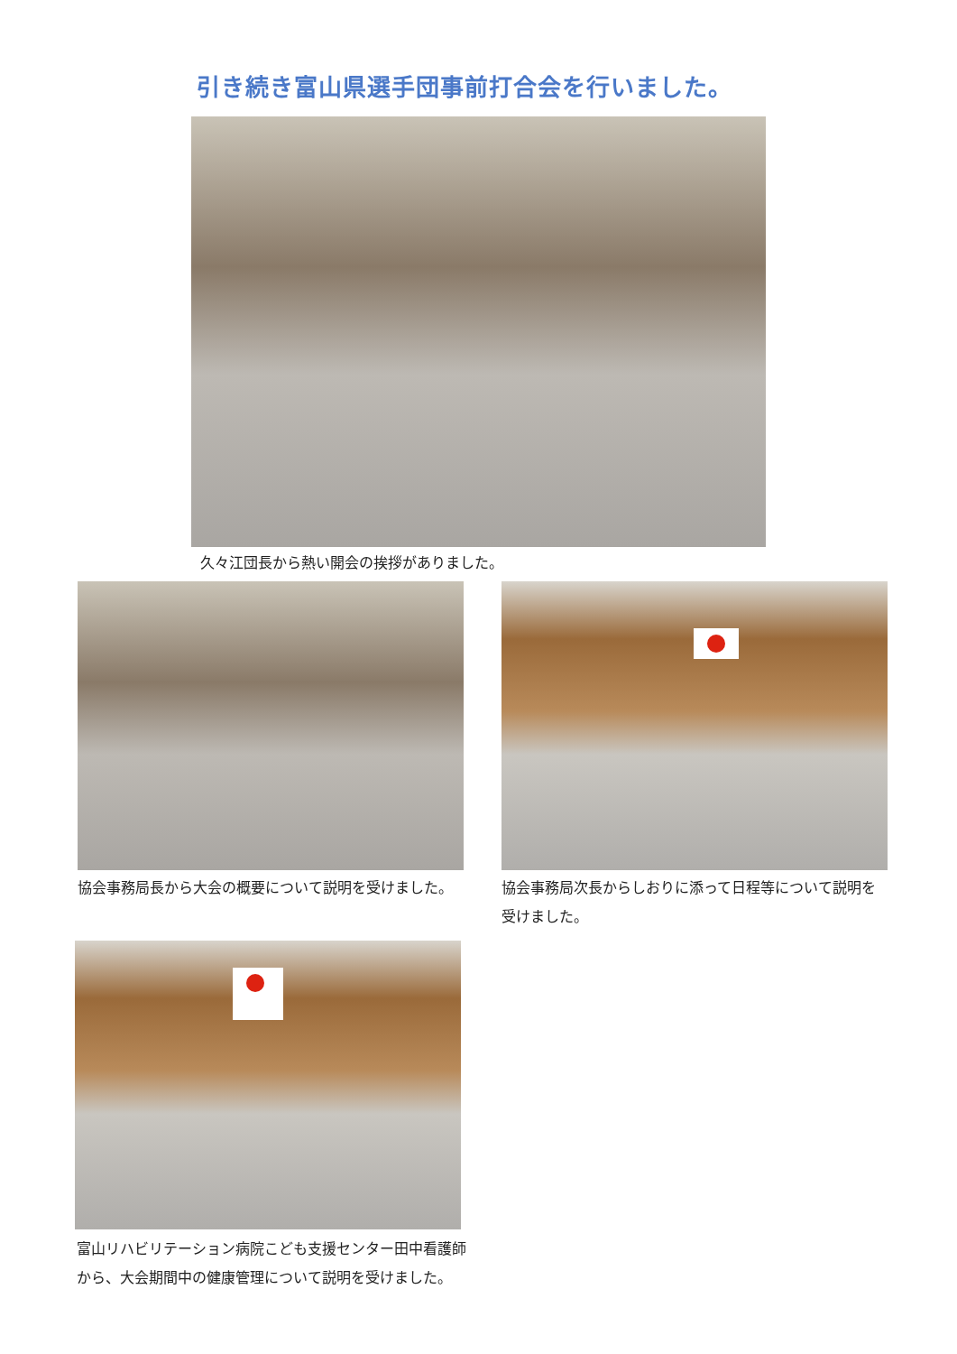引き続き富山県選手団事前打合会を行いました。
久々江団長から熱い開会の挨拶がありました。
協会事務局長から大会の概要について説明を受けました。 協会事務局次長からしおりに添って日程等について説明を受けました。
富山リハビリテーション病院こども支援センター田中看護師
から、大会期間中の健康管理について説明を受けました。